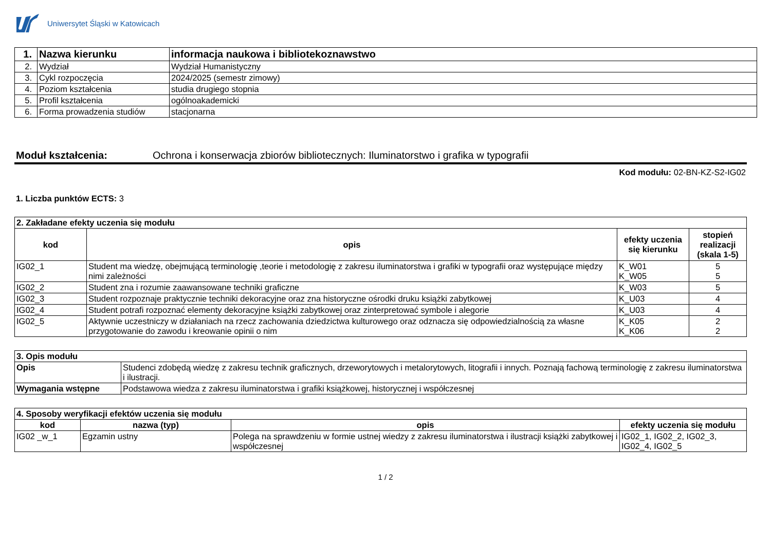Uniwersytet Śląski w Katowicach
| 1. | Nazwa kierunku | informacja naukowa i bibliotekoznawstwo |
| 2. | Wydział | Wydział Humanistyczny |
| 3. | Cykl rozpoczęcia | 2024/2025 (semestr zimowy) |
| 4. | Poziom kształcenia | studia drugiego stopnia |
| 5. | Profil kształcenia | ogólnoakademicki |
| 6. | Forma prowadzenia studiów | stacjonarna |
Moduł kształcenia: Ochrona i konserwacja zbiorów bibliotecznych: Iluminatorstwo i grafika w typografii
Kod modułu: 02-BN-KZ-S2-IG02
1. Liczba punktów ECTS: 3
| 2. Zakładane efekty uczenia się modułu | | | |
| kod | opis | efekty uczenia się kierunku | stopień realizacji (skala 1-5) |
| IG02_1 | Student ma wiedzę, obejmującą terminologię ,teorie i metodologię z zakresu iluminatorstwa i grafiki w typografii oraz występujące między nimi zależności | K_W01 K_W05 | 5 5 |
| IG02_2 | Student zna i rozumie zaawansowane techniki graficzne | K_W03 | 5 |
| IG02_3 | Student rozpoznaje praktycznie techniki dekoracyjne oraz zna historyczne ośrodki druku książki zabytkowej | K_U03 | 4 |
| IG02_4 | Student potrafi rozpoznać elementy dekoracyjne książki zabytkowej oraz zinterpretować symbole i alegorie | K_U03 | 4 |
| IG02_5 | Aktywnie uczestniczy w działaniach na rzecz zachowania dziedzictwa kulturowego oraz odznacza się odpowiedzialnością za własne przygotowanie do zawodu i kreowanie opinii o nim | K_K05 K_K06 | 2 2 |
| 3. Opis modułu | |
| Opis | Studenci zdobędą wiedzę z zakresu technik graficznych, drzeworytowych i metalorytowych, litografii i innych. Poznają fachową terminologię z zakresu iluminatorstwa i ilustracji. |
| Wymagania wstępne | Podstawowa wiedza z zakresu iluminatorstwa i grafiki książkowej, historycznej i współczesnej |
| 4. Sposoby weryfikacji efektów uczenia się modułu | | | |
| kod | nazwa (typ) | opis | efekty uczenia się modułu |
| IG02 _w_1 | Egzamin ustny | Polega na sprawdzeniu w formie ustnej wiedzy z zakresu iluminatorstwa i ilustracji książki zabytkowej i współczesnej | IG02_1, IG02_2, IG02_3, IG02_4, IG02_5 |
1 / 2